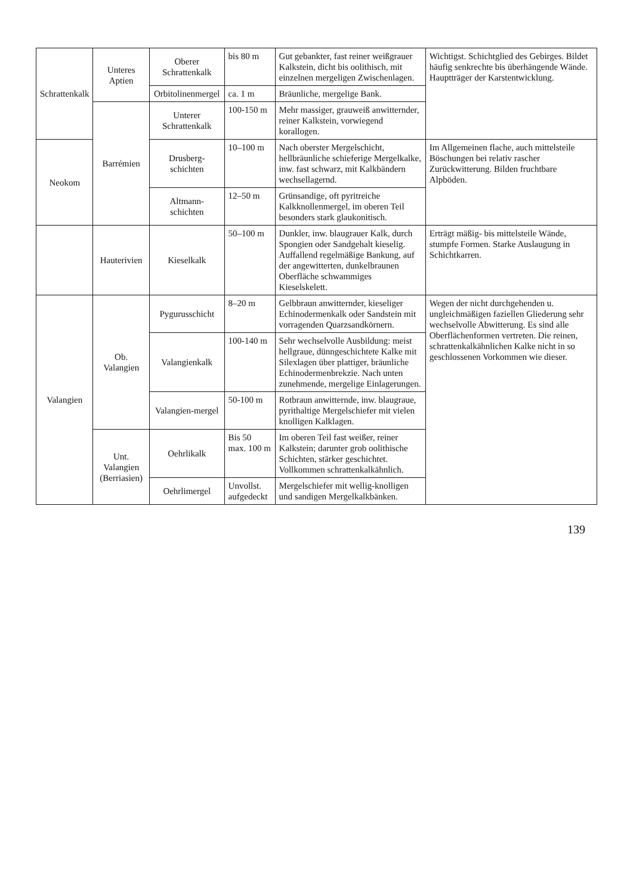| Schrattenkalk | Unteres Aptien | Oberer Schrattenkalk | bis 80 m | Gut gebankter, fast reiner weißgrauer Kalkstein, dicht bis oolithisch, mit einzelnen mergeligen Zwischenlagen. | Wichtigst. Schichtglied des Gebirges. Bildet häufig senkrechte bis überhängende Wände. Hauptträger der Karstentwicklung. |
| | | Orbitolinenmergel | ca. 1 m | Bräunliche, mergelige Bank. | |
| | Barrémien | Unterer Schrattenkalk | 100-150 m | Mehr massiger, grauweiß anwitternder, reiner Kalkstein, vorwiegend korallogen. | |
| Neokom | | Drusberg-schichten | 10–100 m | Nach oberster Mergelschicht, hellbräunliche schieferige Mergelkalke, inw. fast schwarz, mit Kalkbändern wechsellagernd. | Im Allgemeinen flache, auch mittelsteile Böschungen bei relativ rascher Zurückwitterung. Bilden fruchtbare Alpböden. |
| | | Altmann-schichten | 12–50 m | Grünsandige, oft pyritreiche Kalkknollenmergel, im oberen Teil besonders stark glaukonitisch. | |
| | Hauterivien | Kieselkalk | 50–100 m | Dunkler, inw. blaugrauer Kalk, durch Spongien oder Sandgehalt kieselig. Auffallend regelmäßige Bankung, auf der angewitterten, dunkelbraunen Oberfläche schwammiges Kieselskelett. | Erträgt mäßig- bis mittelsteile Wände, stumpfe Formen. Starke Auslaugung in Schichtkarren. |
| Valangien | Ob. Valangien | Pygurusschicht | 8–20 m | Gelbbraun anwitternder, kieseliger Echinodermenkalk oder Sandstein mit vorragenden Quarzsandkörnern. | Wegen der nicht durchgehenden u. ungleichmäßigen faziellen Gliederung sehr wechselvolle Abwitterung. Es sind alle Oberflächenformen vertreten. Die reinen, schrattenkalkähnlichen Kalke nicht in so geschlossenen Vorkommen wie dieser. |
| | | Valangienkalk | 100-140 m | Sehr wechselvolle Ausbildung: meist hellgraue, dünngeschichtete Kalke mit Silexlagen über plattiger, bräunliche Echinodermenbrekzie. Nach unten zunehmende, mergelige Einlagerungen. | |
| | | Valangien-mergel | 50-100 m | Rotbraun anwitternde, inw. blaugraue, pyrithaltige Mergelschiefer mit vielen knolligen Kalklagen. | |
| | Unt. Valangien (Berriasien) | Oehrlikalk | Bis 50 max. 100 m | Im oberen Teil fast weißer, reiner Kalkstein; darunter grob oolithische Schichten, stärker geschichtet. Vollkommen schrattenkalkähnlich. | |
| | | Oehrlimergel | Unvollst. aufgedeckt | Mergelschiefer mit wellig-knolligen und sandigen Mergelkalkbänken. | |
139